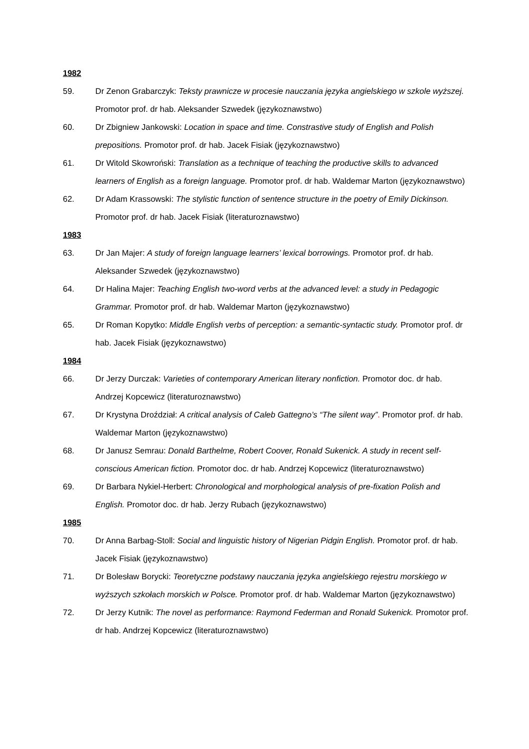1982
59. Dr Zenon Grabarczyk: Teksty prawnicze w procesie nauczania języka angielskiego w szkole wyższej. Promotor prof. dr hab. Aleksander Szwedek (językoznawstwo)
60. Dr Zbigniew Jankowski: Location in space and time. Constrastive study of English and Polish prepositions. Promotor prof. dr hab. Jacek Fisiak (językoznawstwo)
61. Dr Witold Skowroński: Translation as a technique of teaching the productive skills to advanced learners of English as a foreign language. Promotor prof. dr hab. Waldemar Marton (językoznawstwo)
62. Dr Adam Krassowski: The stylistic function of sentence structure in the poetry of Emily Dickinson. Promotor prof. dr hab. Jacek Fisiak (literaturoznawstwo)
1983
63. Dr Jan Majer: A study of foreign language learners’ lexical borrowings. Promotor prof. dr hab. Aleksander Szwedek (językoznawstwo)
64. Dr Halina Majer: Teaching English two-word verbs at the advanced level: a study in Pedagogic Grammar. Promotor prof. dr hab. Waldemar Marton (językoznawstwo)
65. Dr Roman Kopytko: Middle English verbs of perception: a semantic-syntactic study. Promotor prof. dr hab. Jacek Fisiak (językoznawstwo)
1984
66. Dr Jerzy Durczak: Varieties of contemporary American literary nonfiction. Promotor doc. dr hab. Andrzej Kopcewicz (literaturoznawstwo)
67. Dr Krystyna Droździał: A critical analysis of Caleb Gattegno’s “The silent way”. Promotor prof. dr hab. Waldemar Marton (językoznawstwo)
68. Dr Janusz Semrau: Donald Barthelme, Robert Coover, Ronald Sukenick. A study in recent self-conscious American fiction. Promotor doc. dr hab. Andrzej Kopcewicz (literaturoznawstwo)
69. Dr Barbara Nykiel-Herbert: Chronological and morphological analysis of pre-fixation Polish and English. Promotor doc. dr hab. Jerzy Rubach (językoznawstwo)
1985
70. Dr Anna Barbag-Stoll: Social and linguistic history of Nigerian Pidgin English. Promotor prof. dr hab. Jacek Fisiak (językoznawstwo)
71. Dr Bolesław Borycki: Teoretyczne podstawy nauczania języka angielskiego rejestru morskiego w wyższych szkołach morskich w Polsce. Promotor prof. dr hab. Waldemar Marton (językoznawstwo)
72. Dr Jerzy Kutnik: The novel as performance: Raymond Federman and Ronald Sukenick. Promotor prof. dr hab. Andrzej Kopcewicz (literaturoznawstwo)